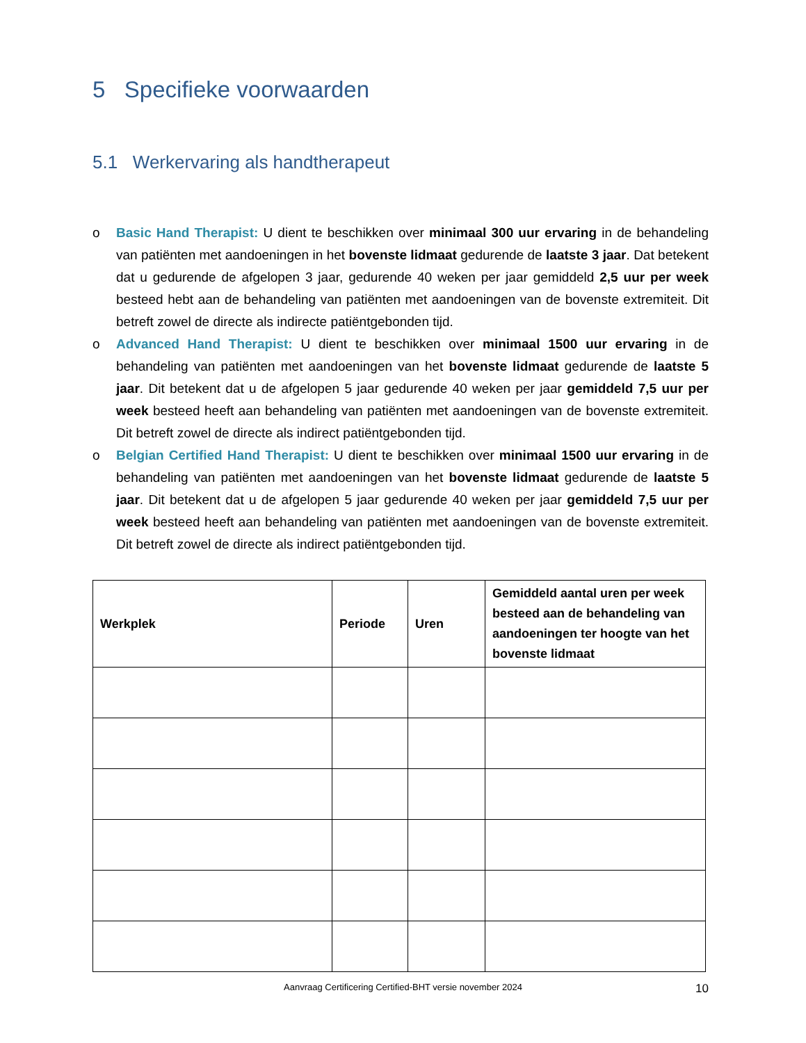5 Specifieke voorwaarden
5.1 Werkervaring als handtherapeut
o Basic Hand Therapist: U dient te beschikken over minimaal 300 uur ervaring in de behandeling van patiënten met aandoeningen in het bovenste lidmaat gedurende de laatste 3 jaar. Dat betekent dat u gedurende de afgelopen 3 jaar, gedurende 40 weken per jaar gemiddeld 2,5 uur per week besteed hebt aan de behandeling van patiënten met aandoeningen van de bovenste extremiteit. Dit betreft zowel de directe als indirecte patiëntgebonden tijd.
o Advanced Hand Therapist: U dient te beschikken over minimaal 1500 uur ervaring in de behandeling van patiënten met aandoeningen van het bovenste lidmaat gedurende de laatste 5 jaar. Dit betekent dat u de afgelopen 5 jaar gedurende 40 weken per jaar gemiddeld 7,5 uur per week besteed heeft aan behandeling van patiënten met aandoeningen van de bovenste extremiteit. Dit betreft zowel de directe als indirect patiëntgebonden tijd.
o Belgian Certified Hand Therapist: U dient te beschikken over minimaal 1500 uur ervaring in de behandeling van patiënten met aandoeningen van het bovenste lidmaat gedurende de laatste 5 jaar. Dit betekent dat u de afgelopen 5 jaar gedurende 40 weken per jaar gemiddeld 7,5 uur per week besteed heeft aan behandeling van patiënten met aandoeningen van de bovenste extremiteit. Dit betreft zowel de directe als indirect patiëntgebonden tijd.
| Werkplek | Periode | Uren | Gemiddeld aantal uren per week besteed aan de behandeling van aandoeningen ter hoogte van het bovenste lidmaat |
| --- | --- | --- | --- |
Aanvraag Certificering Certified-BHT versie november 2024 10